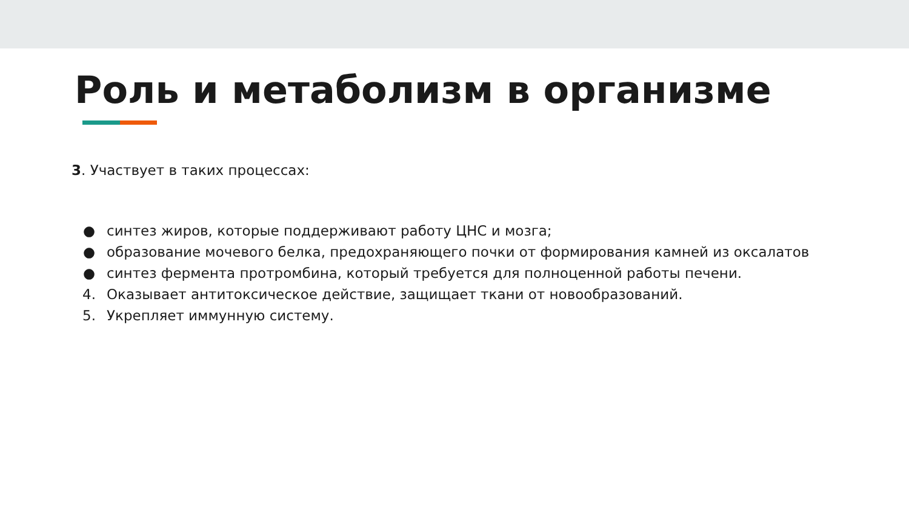Роль и метаболизм в организме
3. Участвует в таких процессах:
● синтез жиров, которые поддерживают работу ЦНС и мозга;
● образование мочевого белка, предохраняющего почки от формирования камней из оксалатов
● синтез фермента протромбина, который требуется для полноценной работы печени.
4. Оказывает антитоксическое действие, защищает ткани от новообразований.
5. Укрепляет иммунную систему.